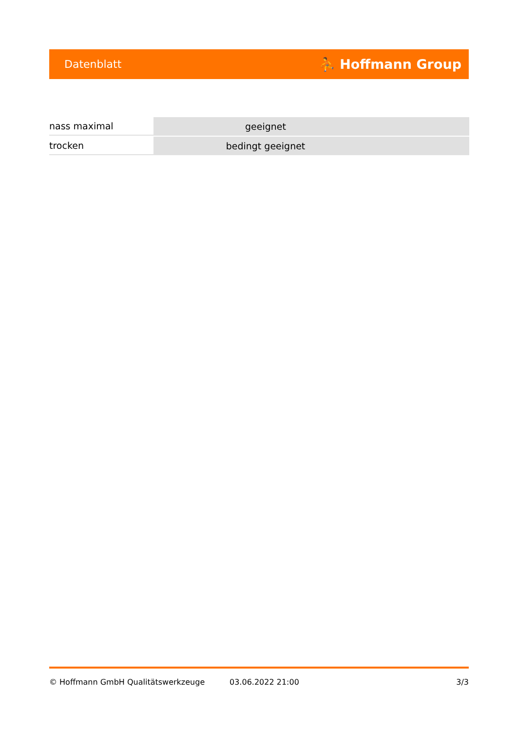Datenblatt ⛹ Hoffmann Group
| nass maximal | geeignet |
| trocken | bedingt geeignet |
© Hoffmann GmbH Qualitätswerkzeuge 03.06.2022 21:00 3/3